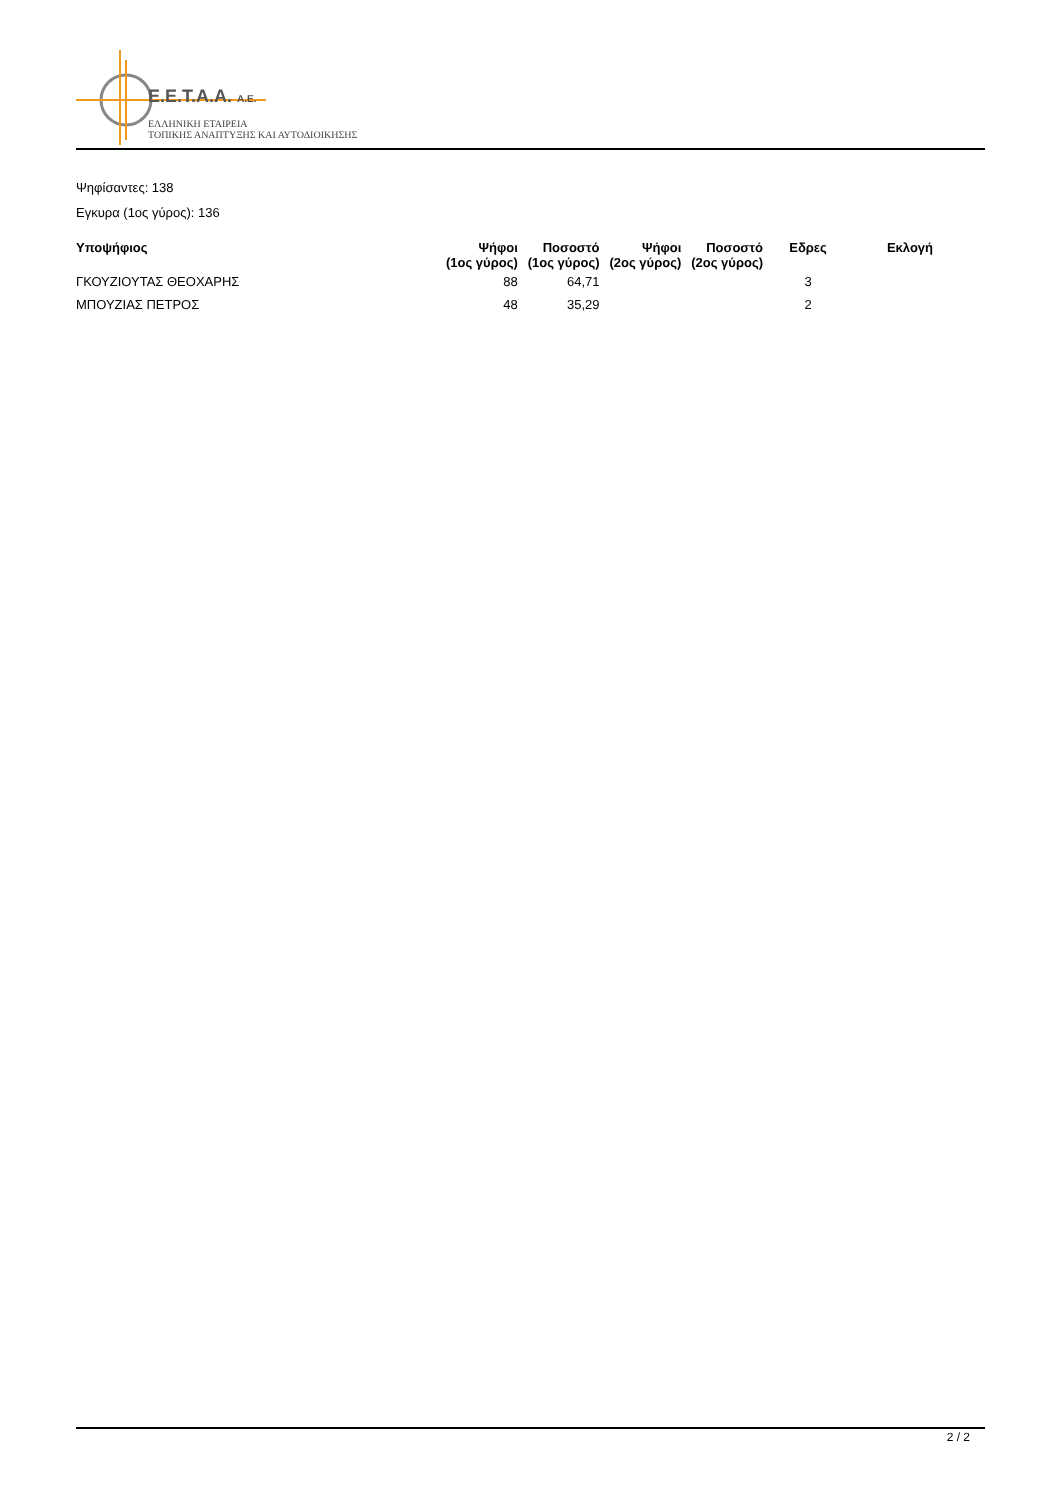E.E.T.A.A. A.E.
ΕΛΛΗΝΙΚΗ ΕΤΑΙΡΕΙΑ
ΤΟΠΙΚΗΣ ΑΝΑΠΤΥΞΗΣ ΚΑΙ ΑΥΤΟΔΙΟΙΚΗΣΗΣ
Ψηφίσαντες: 138
Εγκυρα (1ος γύρος): 136
| Υποψήφιος | Ψήφοι (1ος γύρος) | Ποσοστό (1ος γύρος) | Ψήφοι (2ος γύρος) | Ποσοστό (2ος γύρος) | Εδρες | Εκλογή |
| --- | --- | --- | --- | --- | --- | --- |
| ΓΚΟΥΖΙΟΥΤΑΣ ΘΕΟΧΑΡΗΣ | 88 | 64,71 | | | 3 | |
| ΜΠΟΥΖΙΑΣ ΠΕΤΡΟΣ | 48 | 35,29 | | | 2 | |
2 / 2